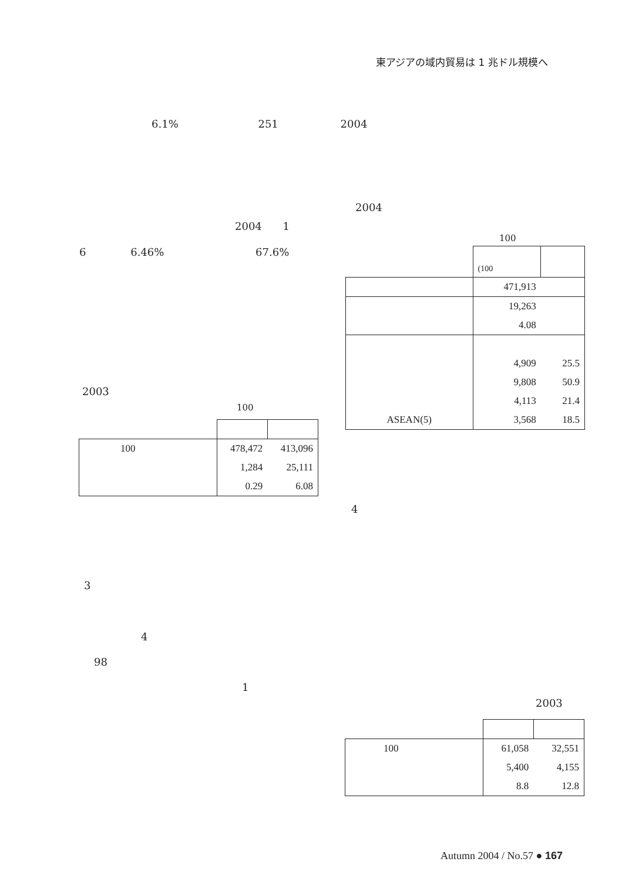東アジアの域内貿易は 1 兆ドル規模へ
6.1% 251 2004
2004
2004 1
6 6.46% 67.6%
100
| | (100 | |
| | 471,913 | |
| | 19,263 | |
| | 4.08 | |
| | 4,909 | 25.5 |
| | 9,808 | 50.9 |
| | 4,113 | 21.4 |
| ASEAN(5) | 3,568 | 18.5 |
2003
100
| 100 | 478,472 | 413,096 |
| | 1,284 | 25,111 |
| | 0.29 | 6.08 |
4
3
4
98
1
2003
| 100 | 61,058 | 32,551 |
| | 5,400 | 4,155 |
| | 8.8 | 12.8 |
Autumn 2004 / No.57 ● 167